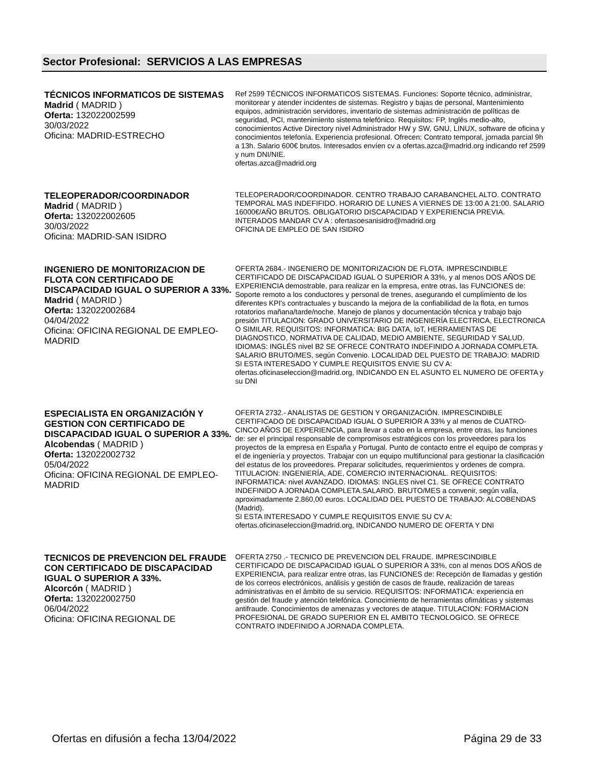Sector Profesional: SERVICIOS A LAS EMPRESAS
TÉCNICOS INFORMATICOS DE SISTEMAS
Madrid ( MADRID )
Oferta: 132022002599
30/03/2022
Oficina: MADRID-ESTRECHO
Ref 2599 TÉCNICOS INFORMATICOS SISTEMAS. Funciones: Soporte técnico, administrar, monitorear y atender incidentes de sistemas. Registro y bajas de personal, Mantenimiento equipos, administración servidores, inventario de sistemas administración de políticas de seguridad, PCI, mantenimiento sistema telefónico. Requisitos: FP, Inglés medio-alto, conocimientos Active Directory nivel Administrador HW y SW, GNU, LINUX, software de oficina y conocimientos telefonía. Experiencia profesional. Ofrecen: Contrato temporal, jornada parcial 9h a 13h. Salario 600€ brutos. Interesados envíen cv a ofertas.azca@madrid.org indicando ref 2599 y num DNI/NIE.
ofertas.azca@madrid.org
TELEOPERADOR/COORDINADOR
Madrid ( MADRID )
Oferta: 132022002605
30/03/2022
Oficina: MADRID-SAN ISIDRO
TELEOPERADOR/COORDINADOR. CENTRO TRABAJO CARABANCHEL ALTO. CONTRATO TEMPORAL MAS INDEFIFIDO. HORARIO DE LUNES A VIERNES DE 13:00 A 21:00. SALARIO 16000€/AÑO BRUTOS. OBLIGATORIO DISCAPACIDAD Y EXPERIENCIA PREVIA. INTERADOS MANDAR CV A : ofertasoesanisidro@madrid.org
OFICINA DE EMPLEO DE SAN ISIDRO
INGENIERO DE MONITORIZACION DE FLOTA CON CERTIFICADO DE DISCAPACIDAD IGUAL O SUPERIOR A 33%.
Madrid ( MADRID )
Oferta: 132022002684
04/04/2022
Oficina: OFICINA REGIONAL DE EMPLEO-MADRID
OFERTA 2684.- INGENIERO DE MONITORIZACION DE FLOTA. IMPRESCINDIBLE CERTIFICADO DE DISCAPACIDAD IGUAL O SUPERIOR A 33%, y al menos DOS AÑOS DE EXPERIENCIA demostrable, para realizar en la empresa, entre otras, las FUNCIONES de: Soporte remoto a los conductores y personal de trenes, asegurando el cumplimiento de los diferentes KPI's contractuales y buscando la mejora de la confiabilidad de la flota, en turnos rotatorios mañana/tarde/noche. Manejo de planos y documentación técnica y trabajo bajo presión TITULACION: GRADO UNIVERSITARIO DE INGENIERÍA ELECTRICA, ELECTRONICA O SIMILAR. REQUISITOS: INFORMATICA: BIG DATA, IoT, HERRAMIENTAS DE DIAGNOSTICO, NORMATIVA DE CALIDAD, MEDIO AMBIENTE, SEGURIDAD Y SALUD. IDIOMAS: INGLÉS nivel B2 SE OFRECE CONTRATO INDEFINIDO A JORNADA COMPLETA. SALARIO BRUTO/MES, según Convenio. LOCALIDAD DEL PUESTO DE TRABAJO: MADRID
SI ESTA INTERESADO Y CUMPLE REQUISITOS ENVIE SU CV A: ofertas.oficinaseleccion@madrid.org, INDICANDO EN EL ASUNTO EL NUMERO DE OFERTA y su DNI
ESPECIALISTA EN ORGANIZACIÓN Y GESTION CON CERTIFICADO DE DISCAPACIDAD IGUAL O SUPERIOR A 33%.
Alcobendas ( MADRID )
Oferta: 132022002732
05/04/2022
Oficina: OFICINA REGIONAL DE EMPLEO-MADRID
OFERTA 2732.- ANALISTAS DE GESTION Y ORGANIZACIÓN. IMPRESCINDIBLE CERTIFICADO DE DISCAPACIDAD IGUAL O SUPERIOR A 33% y al menos de CUATRO-CINCO AÑOS DE EXPERIENCIA, para llevar a cabo en la empresa, entre otras, las funciones de: ser el principal responsable de compromisos estratégicos con los proveedores para los proyectos de la empresa en España y Portugal. Punto de contacto entre el equipo de compras y el de ingeniería y proyectos. Trabajar con un equipo multifuncional para gestionar la clasificación del estatus de los proveedores. Preparar solicitudes, requerimientos y ordenes de compra. TITULACION: INGENIERÍA, ADE, COMERCIO INTERNACIONAL. REQUISITOS: INFORMATICA: nivel AVANZADO. IDIOMAS: INGLES nivel C1. SE OFRECE CONTRATO INDEFINIDO A JORNADA COMPLETA.SALARIO. BRUTO/MES a convenir, según valía, aproximadamente 2.860,00 euros. LOCALIDAD DEL PUESTO DE TRABAJO: ALCOBENDAS (Madrid).
SI ESTA INTERESADO Y CUMPLE REQUISITOS ENVIE SU CV A: ofertas.oficinaseleccion@madrid.org, INDICANDO NUMERO DE OFERTA Y DNI
TECNICOS DE PREVENCION DEL FRAUDE CON CERTIFICADO DE DISCAPACIDAD IGUAL O SUPERIOR A 33%.
Alcorcón ( MADRID )
Oferta: 132022002750
06/04/2022
Oficina: OFICINA REGIONAL DE
OFERTA 2750 .- TECNICO DE PREVENCION DEL FRAUDE. IMPRESCINDIBLE CERTIFICADO DE DISCAPACIDAD IGUAL O SUPERIOR A 33%, con al menos DOS AÑOS de EXPERIENCIA, para realizar entre otras, las FUNCIONES de: Recepción de llamadas y gestión de los correos electrónicos, análisis y gestión de casos de fraude, realización de tareas administrativas en el ámbito de su servicio. REQUISITOS: INFORMATICA: experiencia en gestión del fraude y atención telefónica. Conocimiento de herramientas ofimáticas y sistemas antifraude. Conocimientos de amenazas y vectores de ataque. TITULACION: FORMACION PROFESIONAL DE GRADO SUPERIOR EN EL AMBITO TECNOLOGICO. SE OFRECE CONTRATO INDEFINIDO A JORNADA COMPLETA.
Ofertas en difusión a fecha 13/04/2022 Página 29 de 33